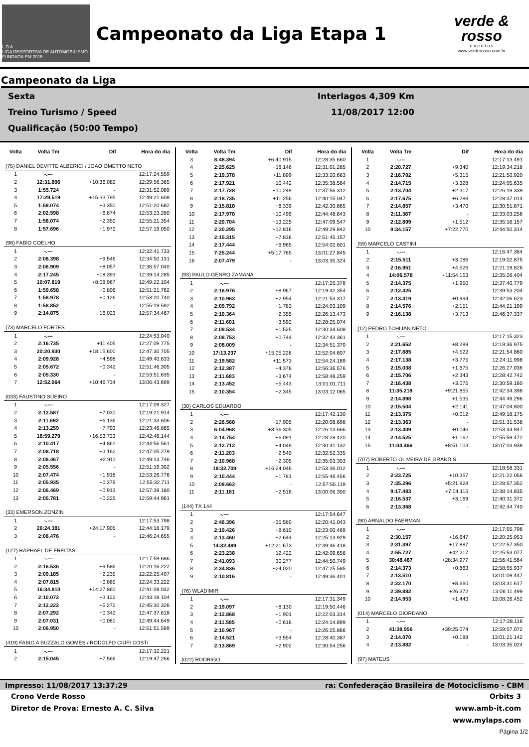L D A
LIGA DESPORTIVA DE AUTOMOBILISMO FUNDADA EM 2015
Campeonato da Liga Etapa 1
verde & rosso
e v e n t o s
www.verderosso.com.br
Campeonato da Liga
Sexta
Treino Turismo / Speed
Qualificação (50:00 Tempo)
Interlagos 4,309 Km
11/08/2017 12:00
| Volta | Volta Tm | Dif | Hora do dia |
| --- | --- | --- | --- |
| (75) DANIEL DEVITTE ALBERICI / JOAO OMETTO NETO | | | |
| 1 | -.--- | | 12:17:24.559 |
| 2 | 12:31.806 | +10:36.082 | 12:29:56.365 |
| 3 | 1:55.724 | - | 12:31:52.089 |
| 4 | 17:29.519 | +15:33.795 | 12:49:21.608 |
| 5 | 1:59.074 | +3.350 | 12:51:20.682 |
| 6 | 2:02.598 | +6.874 | 12:53:23.280 |
| 7 | 1:58.074 | +2.350 | 12:55:21.354 |
| 8 | 1:57.696 | +1.972 | 12:57:19.050 |
| (98) FABIO COELHO | | | |
| 1 | -.--- | | 12:32:41.733 |
| 2 | 2:08.398 | +9.546 | 12:34:50.131 |
| 3 | 2:06.909 | +8.057 | 12:36:57.040 |
| 4 | 2:17.245 | +18.393 | 12:39:14.285 |
| 5 | 10:07.819 | +8:08.967 | 12:49:22.104 |
| 6 | 1:59.658 | +0.806 | 12:51:21.762 |
| 7 | 1:58.978 | +0.126 | 12:53:20.740 |
| 8 | 1:58.852 | - | 12:55:19.592 |
| 9 | 2:14.875 | +16.023 | 12:57:34.467 |
| (73) MARCELO FORTES | | | |
| 1 | -.--- | | 12:24:53.040 |
| 2 | 2:16.735 | +11.405 | 12:27:09.775 |
| 3 | 20:20.930 | +18:15.600 | 12:47:30.705 |
| 4 | 2:09.928 | +4.598 | 12:49:40.633 |
| 5 | 2:05.672 | +0.342 | 12:51:46.305 |
| 6 | 2:05.330 | - | 12:53:51.635 |
| 7 | 12:52.064 | +10:46.734 | 13:06:43.699 |
| (033) FAUSTINO SUEIRO | | | |
| 1 | -.--- | | 12:17:09.327 |
| 2 | 2:12.587 | +7.031 | 12:19:21.914 |
| 3 | 2:11.692 | +6.136 | 12:21:33.606 |
| 4 | 2:13.259 | +7.703 | 12:23:46.865 |
| 5 | 18:59.279 | +16:53.723 | 12:42:46.144 |
| 6 | 2:10.417 | +4.861 | 12:44:56.561 |
| 7 | 2:08.718 | +3.162 | 12:47:05.279 |
| 8 | 2:08.467 | +2.911 | 12:49:13.746 |
| 9 | 2:05.556 | - | 12:51:19.302 |
| 10 | 2:07.474 | +1.918 | 12:53:26.776 |
| 11 | 2:05.935 | +0.379 | 12:55:32.711 |
| 12 | 2:06.469 | +0.913 | 12:57:39.180 |
| 13 | 2:05.781 | +0.225 | 12:59:44.961 |
| (33) EMERSON ZONZIN | | | |
| 1 | -.--- | | 12:17:53.798 |
| 2 | 26:24.381 | +24:17.905 | 12:44:18.179 |
| 3 | 2:06.476 | - | 12:46:24.655 |
| (127) RAPHAEL DE FREITAS | | | |
| 1 | -.--- | | 12:17:59.686 |
| 2 | 2:16.536 | +9.586 | 12:20:16.222 |
| 3 | 2:09.185 | +2.235 | 12:22:25.407 |
| 4 | 2:07.815 | +0.865 | 12:24:33.222 |
| 5 | 16:34.810 | +14:27.860 | 12:41:08.032 |
| 6 | 2:10.072 | +3.122 | 12:43:18.104 |
| 7 | 2:12.222 | +5.272 | 12:45:30.326 |
| 8 | 2:07.292 | +0.342 | 12:47:37.618 |
| 9 | 2:07.031 | +0.081 | 12:49:44.649 |
| 10 | 2:06.950 | - | 12:51:51.599 |
| (419) FABIO A BUZZALO GOMES / RODOLFO CIUFI COST/ | | | |
| 1 | -.--- | | 12:17:32.221 |
| 2 | 2:15.045 | +7.566 | 12:19:47.266 |
| Volta | Volta Tm | Dif | Hora do dia |
| --- | --- | --- | --- |
| 3 | 8:48.394 | +6:40.915 | 12:28:35.660 |
| 4 | 2:25.625 | +18.146 | 12:31:01.285 |
| 5 | 2:19.378 | +11.899 | 12:33:20.663 |
| 6 | 2:17.921 | +10.442 | 12:35:38.584 |
| 7 | 2:17.728 | +10.249 | 12:37:56.312 |
| 8 | 2:18.735 | +11.256 | 12:40:15.047 |
| 9 | 2:15.818 | +8.339 | 12:42:30.865 |
| 10 | 2:17.978 | +10.499 | 12:44:48.843 |
| 11 | 2:20.704 | +13.225 | 12:47:09.547 |
| 12 | 2:20.295 | +12.816 | 12:49:29.842 |
| 13 | 2:15.315 | +7.836 | 12:51:45.157 |
| 14 | 2:17.444 | +9.965 | 12:54:02.601 |
| 15 | 7:25.244 | +5:17.765 | 13:01:27.845 |
| 16 | 2:07.479 | - | 13:03:35.324 |
| (93) PAULO GENRO ZAMANA | | | |
| 1 | -.--- | | 12:17:25.378 |
| 2 | 2:16.976 | +8.967 | 12:19:42.354 |
| 3 | 2:10.963 | +2.954 | 12:21:53.317 |
| 4 | 2:09.792 | +1.783 | 12:24:03.109 |
| 5 | 2:10.364 | +2.355 | 12:26:13.473 |
| 6 | 2:11.601 | +3.592 | 12:28:25.074 |
| 7 | 2:09.534 | +1.525 | 12:30:34.608 |
| 8 | 2:08.753 | +0.744 | 12:32:43.361 |
| 9 | 2:08.009 | - | 12:34:51.370 |
| 10 | 17:13.237 | +15:05.228 | 12:52:04.607 |
| 11 | 2:19.582 | +11.573 | 12:54:24.189 |
| 12 | 2:12.387 | +4.378 | 12:56:36.576 |
| 13 | 2:11.683 | +3.674 | 12:58:48.259 |
| 14 | 2:13.452 | +5.443 | 13:01:01.711 |
| 15 | 2:10.354 | +2.345 | 13:03:12.065 |
| (30) CARLOS EDUARDO | | | |
| 1 | -.--- | | 12:17:42.130 |
| 2 | 2:26.568 | +17.905 | 12:20:08.698 |
| 3 | 6:04.968 | +3:56.305 | 12:26:13.666 |
| 4 | 2:14.754 | +6.091 | 12:28:28.420 |
| 5 | 2:12.712 | +4.049 | 12:30:41.132 |
| 6 | 2:11.203 | +2.540 | 12:32:52.335 |
| 7 | 2:10.968 | +2.305 | 12:35:03.303 |
| 8 | 18:32.709 | +16:24.046 | 12:53:36.012 |
| 9 | 2:10.444 | +1.781 | 12:55:46.456 |
| 10 | 2:08.663 | - | 12:57:55.119 |
| 11 | 2:11.181 | +2.518 | 13:00:06.300 |
| (144) TX 144 | | | |
| 1 | -.--- | | 12:17:54.647 |
| 2 | 2:46.396 | +35.580 | 12:20:41.043 |
| 3 | 2:19.426 | +8.610 | 12:23:00.469 |
| 4 | 2:13.460 | +2.644 | 12:25:13.929 |
| 5 | 14:32.489 | +12:21.673 | 12:39:46.418 |
| 6 | 2:23.238 | +12.422 | 12:42:09.656 |
| 7 | 2:41.093 | +30.277 | 12:44:50.749 |
| 8 | 2:34.836 | +24.020 | 12:47:25.585 |
| 9 | 2:10.816 | - | 12:49:36.401 |
| (76) WLADIMIR | | | |
| 1 | -.--- | | 12:17:31.349 |
| 2 | 2:19.097 | +8.130 | 12:19:50.446 |
| 3 | 2:12.868 | +1.901 | 12:22:03.314 |
| 4 | 2:11.585 | +0.618 | 12:24:14.899 |
| 5 | 2:10.967 | - | 12:26:25.866 |
| 6 | 2:14.521 | +3.554 | 12:28:40.387 |
| 7 | 2:13.869 | +2.902 | 12:30:54.256 |
| (022) RODRIGO | | | |
| Volta | Volta Tm | Dif | Hora do dia |
| --- | --- | --- | --- |
| 1 | -.--- | | 12:17:13.491 |
| 2 | 2:20.727 | +9.340 | 12:19:34.218 |
| 3 | 2:16.702 | +5.315 | 12:21:50.920 |
| 4 | 2:14.715 | +3.328 | 12:24:05.635 |
| 5 | 2:13.704 | +2.317 | 12:26:19.339 |
| 6 | 2:17.675 | +6.288 | 12:28:37.014 |
| 7 | 2:14.857 | +3.470 | 12:30:51.871 |
| 8 | 2:11.387 | - | 12:33:03.258 |
| 9 | 2:12.899 | +1.512 | 12:35:16.157 |
| 10 | 9:34.157 | +7:22.770 | 12:44:50.314 |
| (59) MARCELO CASTINI | | | |
| 1 | -.--- | | 12:16:47.364 |
| 2 | 2:15.511 | +3.086 | 12:19:02.875 |
| 3 | 2:16.951 | +4.526 | 12:21:19.826 |
| 4 | 14:06.578 | +11:54.153 | 12:35:26.404 |
| 5 | 2:14.375 | +1.950 | 12:37:40.779 |
| 6 | 2:12.425 | - | 12:39:53.204 |
| 7 | 2:13.419 | +0.994 | 12:42:06.623 |
| 8 | 2:14.576 | +2.151 | 12:44:21.199 |
| 9 | 2:16.138 | +3.713 | 12:46:37.337 |
| (12) PEDRO TCHLIAN NETO | | | |
| 1 | -.--- | | 12:17:15.323 |
| 2 | 2:21.652 | +8.289 | 12:19:36.975 |
| 3 | 2:17.885 | +4.522 | 12:21:54.860 |
| 4 | 2:17.138 | +3.775 | 12:24:11.998 |
| 5 | 2:15.038 | +1.675 | 12:26:27.036 |
| 6 | 2:15.706 | +2.343 | 12:28:42.742 |
| 7 | 2:16.438 | +3.075 | 12:30:59.180 |
| 8 | 11:35.218 | +9:21.855 | 12:42:34.398 |
| 9 | 2:14.898 | +1.535 | 12:44:49.296 |
| 10 | 2:15.504 | +2.141 | 12:47:04.800 |
| 11 | 2:13.375 | +0.012 | 12:49:18.175 |
| 12 | 2:13.363 | - | 12:51:31.538 |
| 13 | 2:13.409 | +0.046 | 12:53:44.947 |
| 14 | 2:14.525 | +1.162 | 12:55:59.472 |
| 15 | 11:04.466 | +8:51.103 | 13:07:03.938 |
| (707) ROBERTO OLIVEIRA DE GRANDIS | | | |
| 1 | -.--- | | 12:18:58.331 |
| 2 | 2:23.725 | +10.357 | 12:21:22.056 |
| 3 | 7:35.296 | +5:21.928 | 12:28:57.352 |
| 4 | 9:17.483 | +7:04.115 | 12:38:14.835 |
| 5 | 2:16.537 | +3.169 | 12:40:31.372 |
| 6 | 2:13.368 | - | 12:42:44.740 |
| (90) ARNALDO FAERMAN | | | |
| 1 | -.--- | | 12:17:55.796 |
| 2 | 2:30.157 | +16.647 | 12:20:25.953 |
| 3 | 2:31.397 | +17.887 | 12:22:57.350 |
| 4 | 2:55.727 | +42.217 | 12:25:53.077 |
| 5 | 30:48.487 | +28:34.977 | 12:56:41.564 |
| 6 | 2:14.373 | +0.863 | 12:58:55.937 |
| 7 | 2:13.510 | - | 13:01:09.447 |
| 8 | 2:22.170 | +8.660 | 13:03:31.617 |
| 9 | 2:39.882 | +26.372 | 13:06:11.499 |
| 10 | 2:14.953 | +1.443 | 13:08:26.452 |
| (014) MARCELO GIORDANO | | | |
| 1 | -.--- | | 12:17:28.116 |
| 2 | 41:38.956 | +39:25.074 | 12:59:07.072 |
| 3 | 2:14.070 | +0.188 | 13:01:21.142 |
| 4 | 2:13.882 | - | 13:03:35.024 |
| (97) MATEUS | | | |
Impresso: 11/08/2017 13:37:29 ra: Confederação Brasileira de Motociclismo - CBM
Crono Verde Rosso
Diretor de Prova: Ernesto A. C. Silva
Orbits 3
www.amb-it.com
www.mylaps.com
Página 1/2